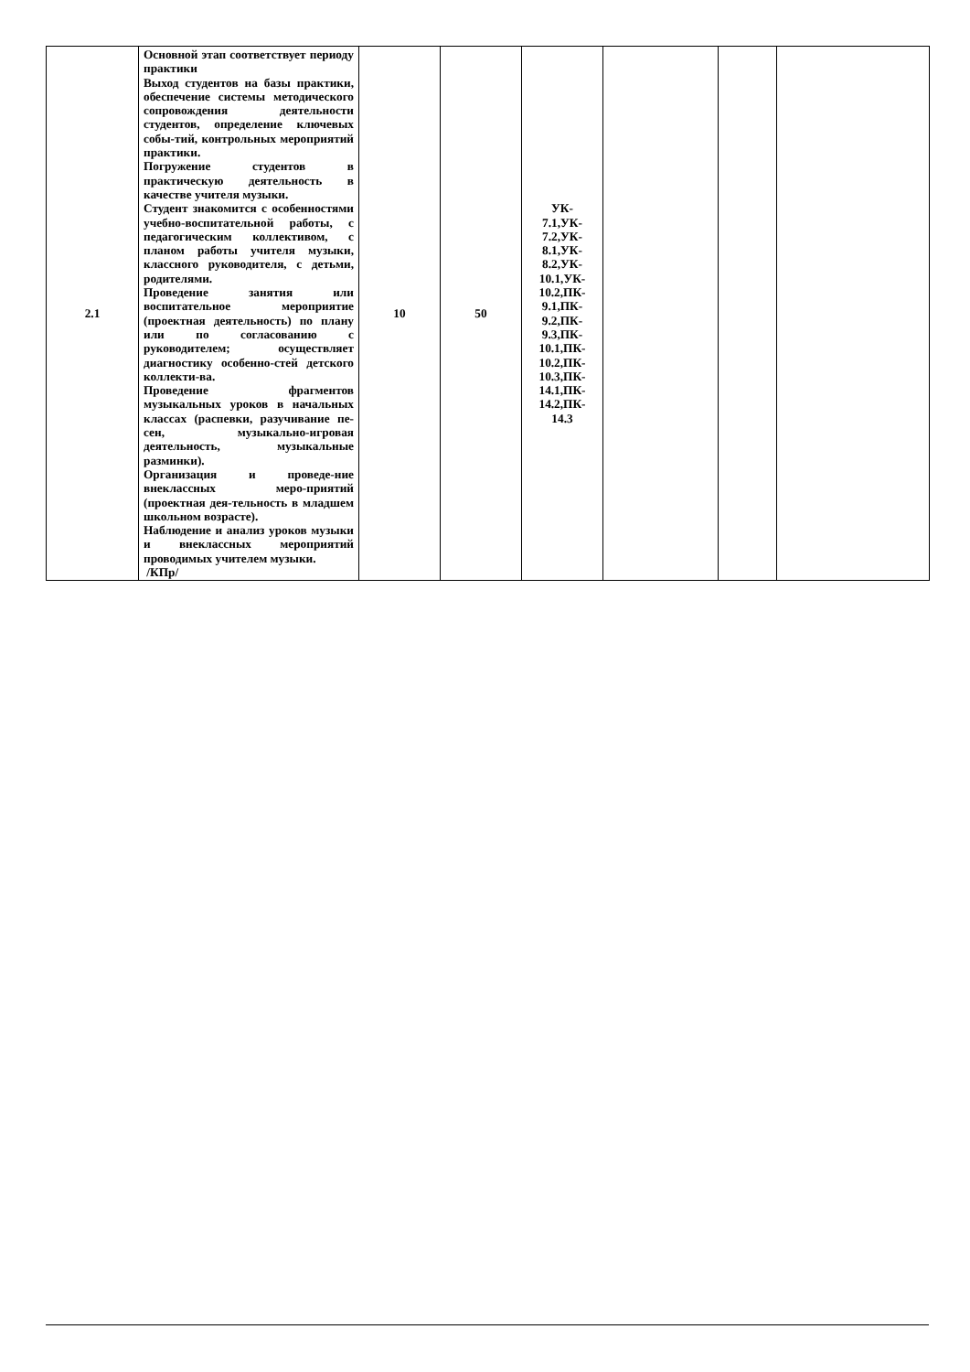| 2.1 | Основной этап соответствует периоду практики Выход студентов на базы практики, обеспечение системы методического сопровождения деятельности студентов, определение ключевых собы-тий, контрольных мероприятий практики. Погружение студентов в практическую деятельность в качестве учителя музыки. Студент знакомится с особенностями учебно-воспитательной работы, с педагогическим коллективом, с планом работы учителя музыки, классного руководителя, с детьми, родителями. Проведение занятия или воспитательное мероприятие (проектная деятельность) по плану или по согласованию с руководителем; осуществляет диагностику особенно-стей детского коллекти-ва. Проведение фрагментов музыкальных уроков в начальных классах (распевки, разучивание пе-сен, музыкально-игровая деятельность, музыкальные разминки). Организация и проведе-ние внеклассных меро-приятий (проектная дея-тельность в младшем школьном возрасте). Наблюдение и анализ уроков музыки и внеклассных мероприятий проводимых учителем музыки. /КПр/ | 10 | 50 | УК- 7.1,УК- 7.2,УК- 8.1,УК- 8.2,УК- 10.1,УК- 10.2,ПК- 9.1,ПК- 9.2,ПК- 9.3,ПК- 10.1,ПК- 10.2,ПК- 10.3,ПК- 14.1,ПК- 14.2,ПК- 14.3 | | | |